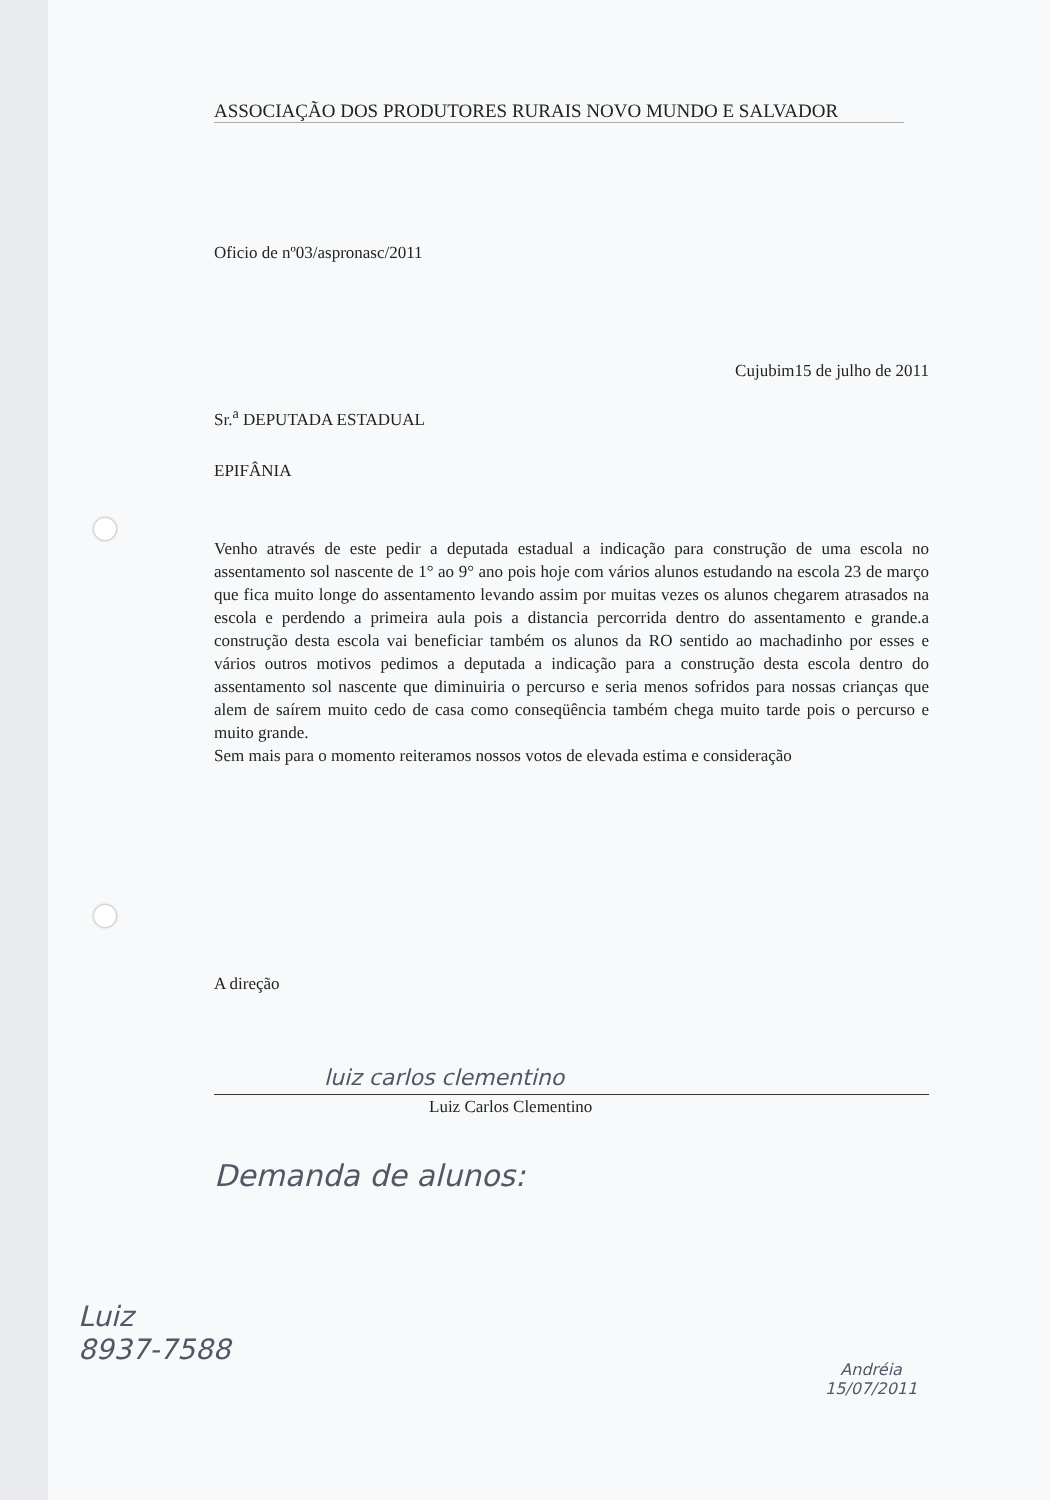ASSOCIAÇÃO DOS PRODUTORES RURAIS NOVO MUNDO E SALVADOR
Oficio de nº03/aspronasc/2011
Cujubim15 de julho de 2011
Sr.<sup>a</sup> DEPUTADA ESTADUAL
EPIFÂNIA
Venho através de este pedir a deputada estadual a indicação para construção de uma escola no assentamento sol nascente de 1° ao 9° ano pois hoje com vários alunos estudando na escola 23 de março que fica muito longe do assentamento levando assim por muitas vezes os alunos chegarem atrasados na escola e perdendo a primeira aula pois a distancia percorrida dentro do assentamento e grande.a construção desta escola vai beneficiar também os alunos da RO sentido ao machadinho por esses e vários outros motivos pedimos a deputada a indicação para a construção desta escola dentro do assentamento sol nascente que diminuiria o percurso e seria menos sofridos para nossas crianças que alem de saírem muito cedo de casa como conseqüência também chega muito tarde pois o percurso e muito grande.
Sem mais para o momento reiteramos nossos votos de elevada estima e consideração
A direção
luiz carlos clementino
Luiz Carlos Clementino
Demanda de alunos:
Luiz
8937-7588
Andréia
15/07/2011